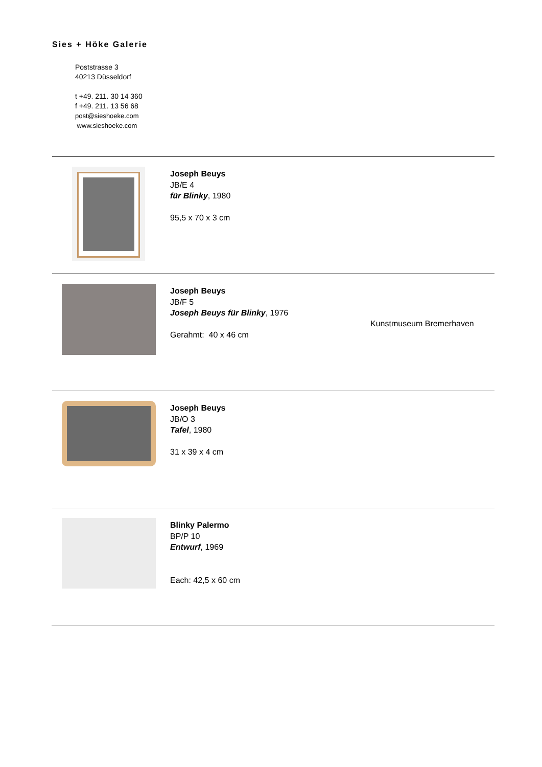Sies + Höke Galerie
Poststrasse 3
40213 Düsseldorf
t +49. 211. 30 14 360
f +49. 211. 13 56 68
post@sieshoeke.com
www.sieshoeke.com
Joseph Beuys
JB/E 4
für Blinky, 1980
95,5 x 70 x 3 cm
Joseph Beuys
JB/F 5
Joseph Beuys für Blinky, 1976
Gerahmt: 40 x 46 cm
Kunstmuseum Bremerhaven
Joseph Beuys
JB/O 3
Tafel, 1980
31 x 39 x 4 cm
Blinky Palermo
BP/P 10
Entwurf, 1969
Each: 42,5 x 60 cm